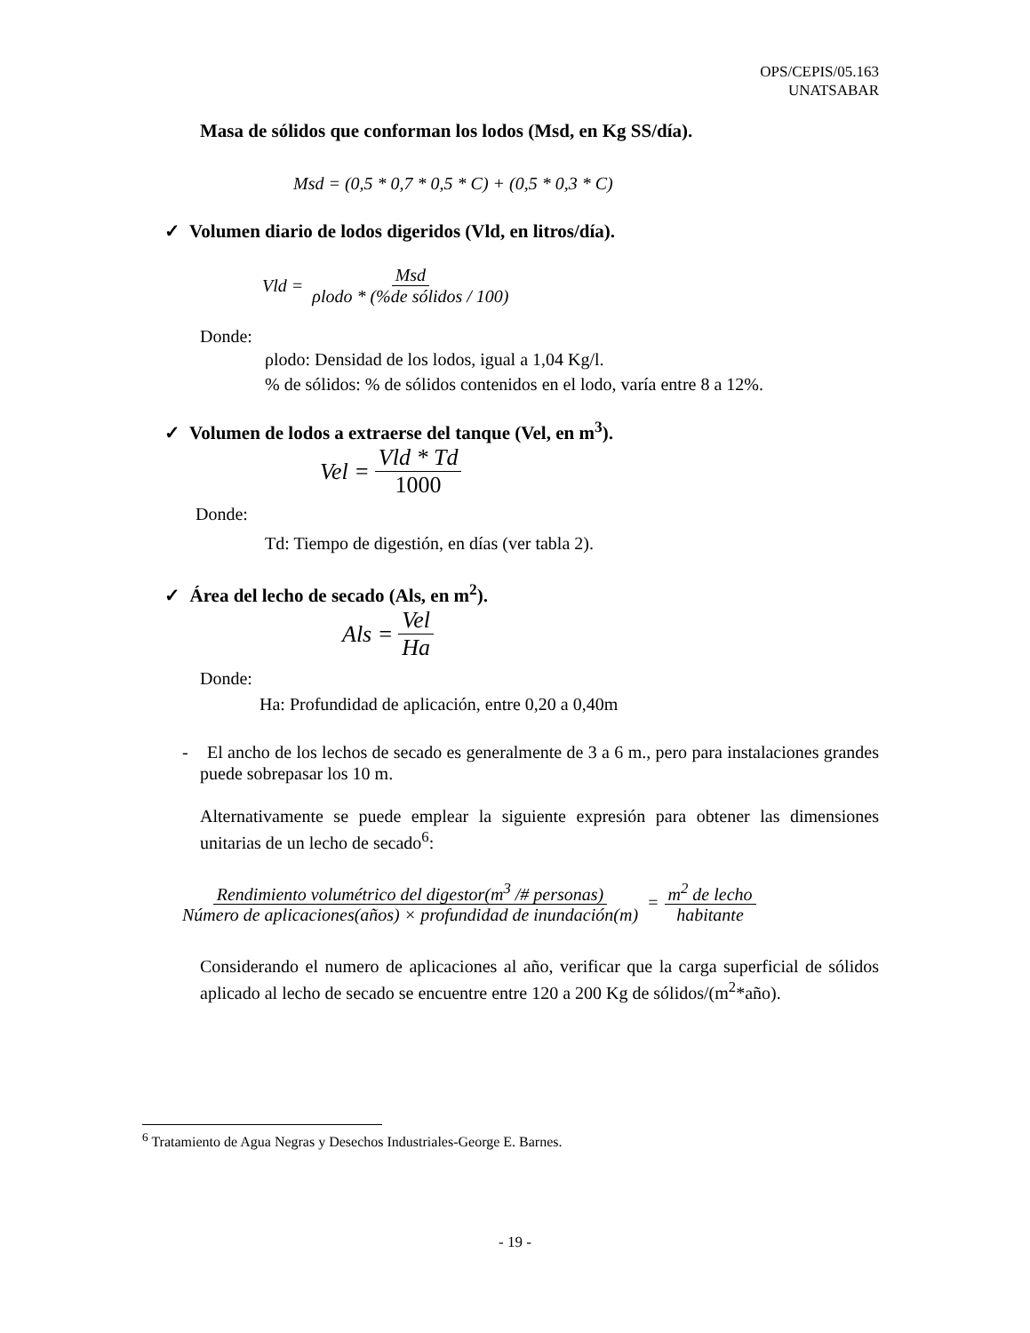OPS/CEPIS/05.163
UNATSABAR
Masa de sólidos que conforman los lodos (Msd, en Kg SS/día).
Msd = (0,5 * 0,7 * 0,5 * C) + (0,5 * 0,3 * C)
✓ Volumen diario de lodos digeridos (Vld, en litros/día).
Vld = Msd ρlodo * (%de sólidos / 100)
Donde:
ρlodo: Densidad de los lodos, igual a 1,04 Kg/l.
% de sólidos: % de sólidos contenidos en el lodo, varía entre 8 a 12%.
✓ Volumen de lodos a extraerse del tanque (Vel, en m<sup>3</sup>).
Vel = Vld * Td 1000
Donde:
Td: Tiempo de digestión, en días (ver tabla 2).
✓ Área del lecho de secado (Als, en m<sup>2</sup>).
Als = Vel Ha
Donde:
Ha: Profundidad de aplicación, entre 0,20 a 0,40m
- El ancho de los lechos de secado es generalmente de 3 a 6 m., pero para instalaciones grandes puede sobrepasar los 10 m.
Alternativamente se puede emplear la siguiente expresión para obtener las dimensiones unitarias de un lecho de secado<sup>6</sup>:
Rendimiento volumétrico del digestor(m<sup>3</sup> /# personas) Número de aplicaciones(años) × profundidad de inundación(m) = m<sup>2</sup> de lecho habitante
Considerando el numero de aplicaciones al año, verificar que la carga superficial de sólidos aplicado al lecho de secado se encuentre entre 120 a 200 Kg de sólidos/(m<sup>2</sup>*año).
<sup>6</sup> Tratamiento de Agua Negras y Desechos Industriales-George E. Barnes.
- 19 -